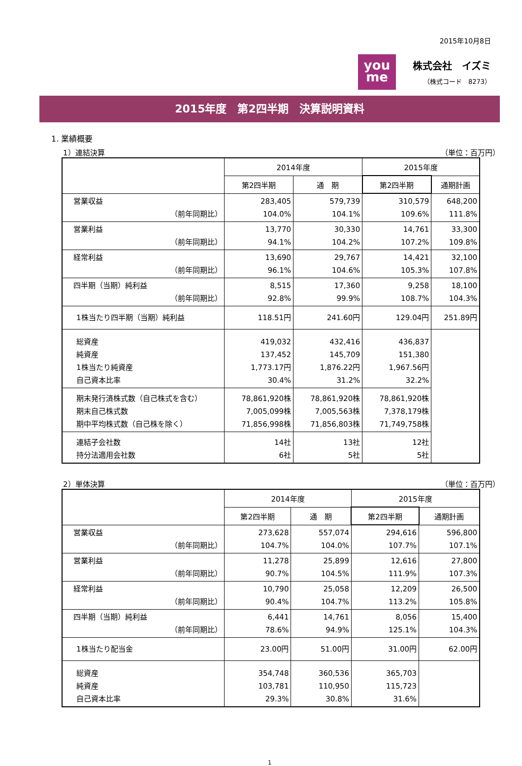2015年10月8日
you
me
株式会社　イズミ
（株式コード　8273）
2015年度　第2四半期　決算説明資料
1. 業績概要
1）連結決算 （単位：百万円）
| | 2014年度 | | 2015年度 | |
| --- | --- | --- | --- | --- |
| | 第2四半期 | 通 期 | 第2四半期 | 通期計画 |
| 営業収益 （前年同期比） | 283,405 104.0% | 579,739 104.1% | 310,579 109.6% | 648,200 111.8% |
| 営業利益 （前年同期比） | 13,770 94.1% | 30,330 104.2% | 14,761 107.2% | 33,300 109.8% |
| 経常利益 （前年同期比） | 13,690 96.1% | 29,767 104.6% | 14,421 105.3% | 32,100 107.8% |
| 四半期（当期）純利益 （前年同期比） | 8,515 92.8% | 17,360 99.9% | 9,258 108.7% | 18,100 104.3% |
| 1株当たり四半期（当期）純利益 | 118.51円 | 241.60円 | 129.04円 | 251.89円 |
| 総資産 純資産 1株当たり純資産 自己資本比率 | 419,032 137,452 1,773.17円 30.4% | 432,416 145,709 1,876.22円 31.2% | 436,837 151,380 1,967.56円 32.2% | |
| 期末発行済株式数（自己株式を含む） 期末自己株式数 期中平均株式数（自己株を除く） | 78,861,920株 7,005,099株 71,856,998株 | 78,861,920株 7,005,563株 71,856,803株 | 78,861,920株 7,378,179株 71,749,758株 | |
| 連結子会社数 持分法適用会社数 | 14社 6社 | 13社 5社 | 12社 5社 | |
2）単体決算 （単位：百万円）
| | 2014年度 | | 2015年度 | |
| --- | --- | --- | --- | --- |
| | 第2四半期 | 通 期 | 第2四半期 | 通期計画 |
| 営業収益 （前年同期比） | 273,628 104.7% | 557,074 104.0% | 294,616 107.7% | 596,800 107.1% |
| 営業利益 （前年同期比） | 11,278 90.7% | 25,899 104.5% | 12,616 111.9% | 27,800 107.3% |
| 経常利益 （前年同期比） | 10,790 90.4% | 25,058 104.7% | 12,209 113.2% | 26,500 105.8% |
| 四半期（当期）純利益 （前年同期比） | 6,441 78.6% | 14,761 94.9% | 8,056 125.1% | 15,400 104.3% |
| 1株当たり配当金 | 23.00円 | 51.00円 | 31.00円 | 62.00円 |
| 総資産 純資産 自己資本比率 | 354,748 103,781 29.3% | 360,536 110,950 30.8% | 365,703 115,723 31.6% | |
1